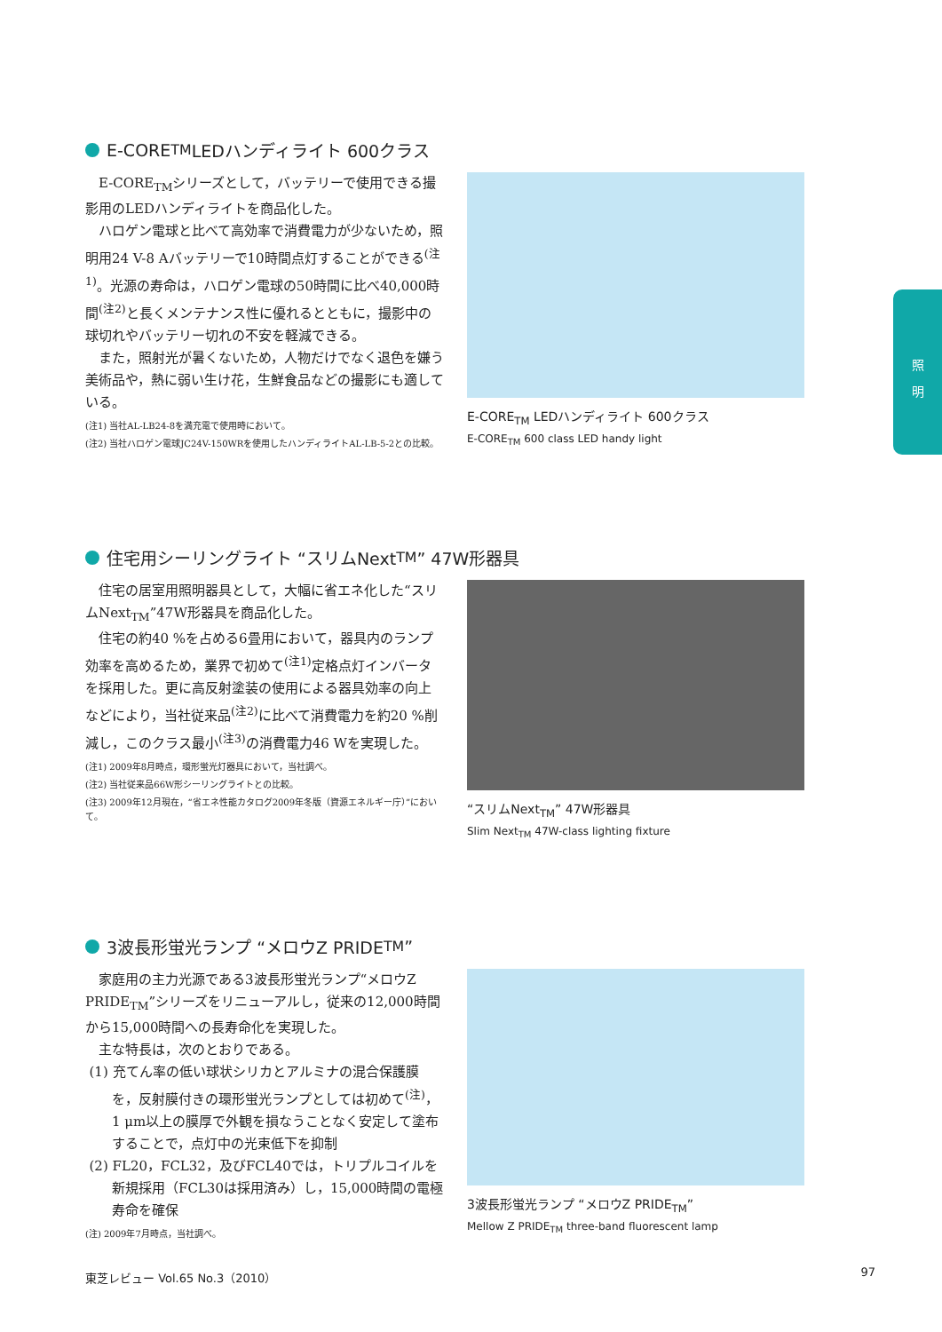E-CORE<sub>TM</sub> LEDハンディライト 600クラス
E-CORE<sub>TM</sub>シリーズとして，バッテリーで使用できる撮影用のLEDハンディライトを商品化した。
ハロゲン電球と比べて高効率で消費電力が少ないため，照明用24 V-8 Aバッテリーで10時間点灯することができる<sup>(注1)</sup>。光源の寿命は，ハロゲン電球の50時間に比べ40,000時間<sup>(注2)</sup>と長くメンテナンス性に優れるとともに，撮影中の球切れやバッテリー切れの不安を軽減できる。
また，照射光が暑くないため，人物だけでなく退色を嫌う美術品や，熱に弱い生け花，生鮮食品などの撮影にも適している。
(注1) 当社AL-LB24-8を満充電で使用時において。
(注2) 当社ハロゲン電球JC24V-150WRを使用したハンディライトAL-LB-5-2との比較。
E-CORE<sub>TM</sub> LEDハンディライト 600クラス
E-CORE<sub>TM</sub> 600 class LED handy light
住宅用シーリングライト “スリムNext<sub>TM</sub>” 47W形器具
住宅の居室用照明器具として，大幅に省エネ化した“スリムNext<sub>TM</sub>”47W形器具を商品化した。
住宅の約40 %を占める6畳用において，器具内のランプ効率を高めるため，業界で初めて<sup>(注1)</sup>定格点灯インバータを採用した。更に高反射塗装の使用による器具効率の向上などにより，当社従来品<sup>(注2)</sup>に比べて消費電力を約20 %削減し，このクラス最小<sup>(注3)</sup>の消費電力46 Wを実現した。
(注1) 2009年8月時点，環形蛍光灯器具において，当社調べ。
(注2) 当社従来品66W形シーリングライトとの比較。
(注3) 2009年12月現在，“省エネ性能カタログ2009年冬版（資源エネルギー庁）”において。
“スリムNext<sub>TM</sub>” 47W形器具
Slim Next<sub>TM</sub> 47W-class lighting fixture
3波長形蛍光ランプ “メロウZ PRIDE<sub>TM</sub>”
家庭用の主力光源である3波長形蛍光ランプ“メロウZ PRIDE<sub>TM</sub>”シリーズをリニューアルし，従来の12,000時間から15,000時間への長寿命化を実現した。
主な特長は，次のとおりである。
(1) 充てん率の低い球状シリカとアルミナの混合保護膜を，反射膜付きの環形蛍光ランプとしては初めて<sup>(注)</sup>，1 μm以上の膜厚で外観を損なうことなく安定して塗布することで，点灯中の光束低下を抑制
(2) FL20，FCL32，及びFCL40では，トリプルコイルを新規採用（FCL30は採用済み）し，15,000時間の電極寿命を確保
(注) 2009年7月時点，当社調べ。
3波長形蛍光ランプ “メロウZ PRIDE<sub>TM</sub>”
Mellow Z PRIDE<sub>TM</sub> three-band fluorescent lamp
照
明
東芝レビュー Vol.65 No.3（2010） 97